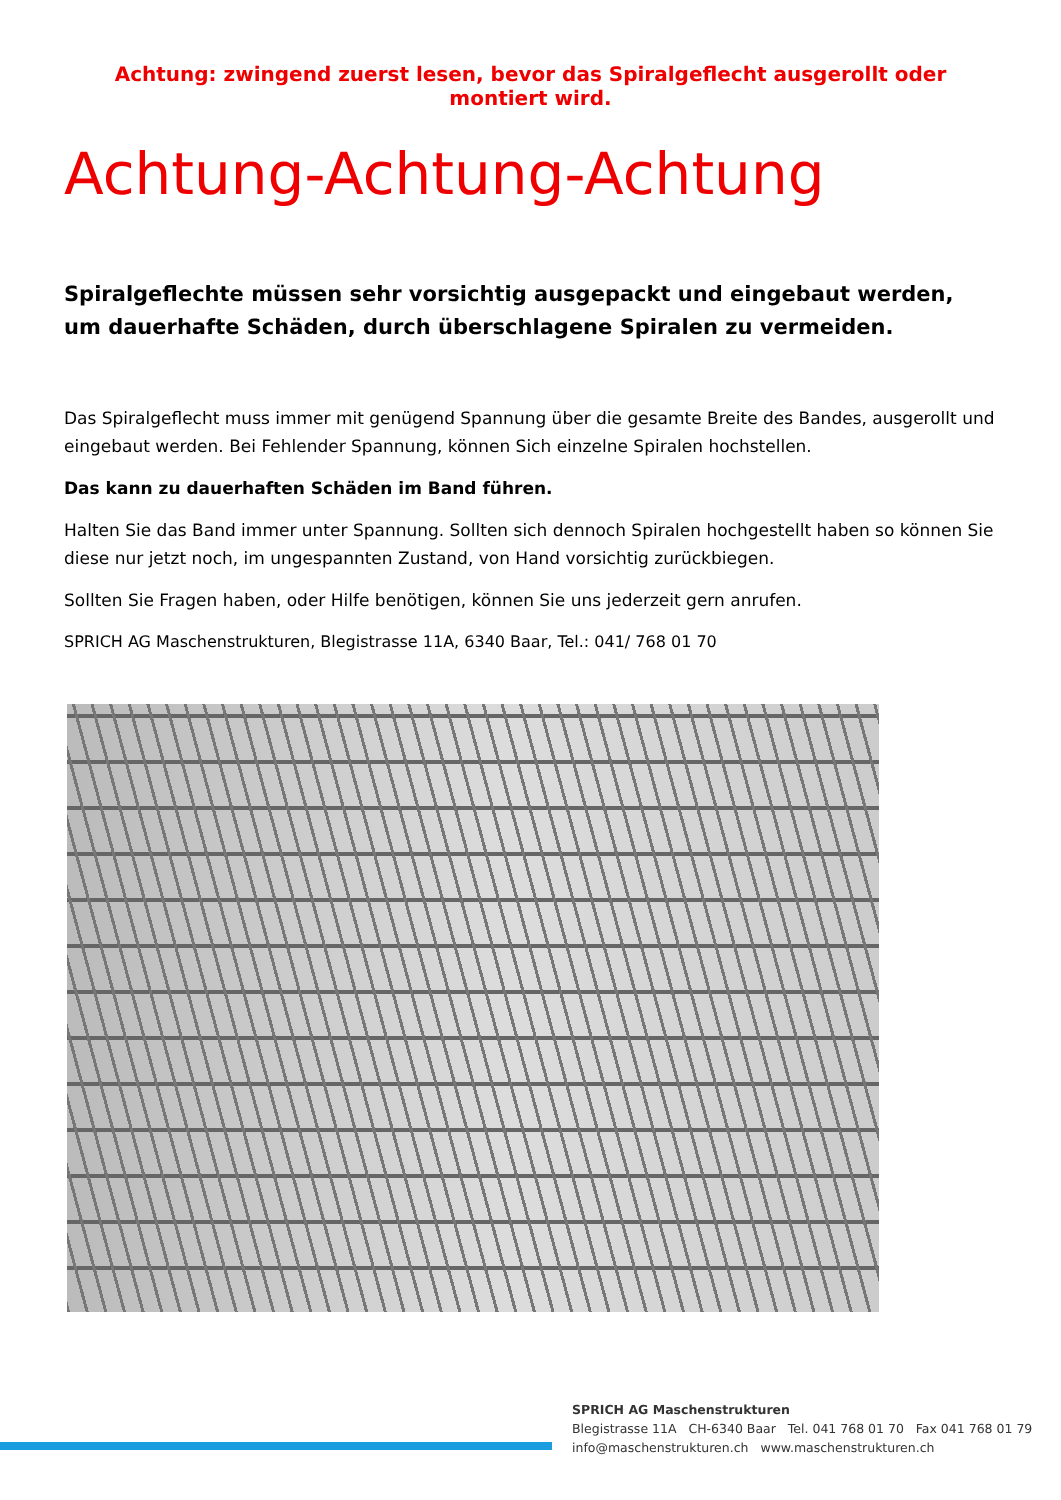Achtung: zwingend zuerst lesen, bevor das Spiralgeflecht ausgerollt oder montiert wird.
Achtung-Achtung-Achtung
Spiralgeflechte müssen sehr vorsichtig ausgepackt und eingebaut werden, um dauerhafte Schäden, durch überschlagene Spiralen zu vermeiden.
Das Spiralgeflecht muss immer mit genügend Spannung über die gesamte Breite des Bandes, ausgerollt und eingebaut werden. Bei Fehlender Spannung, können Sich einzelne Spiralen hochstellen.
Das kann zu dauerhaften Schäden im Band führen.
Halten Sie das Band immer unter Spannung. Sollten sich dennoch Spiralen hochgestellt haben so können Sie diese nur jetzt noch, im ungespannten Zustand, von Hand vorsichtig zurückbiegen.
Sollten Sie Fragen haben, oder Hilfe benötigen, können Sie uns jederzeit gern anrufen.
SPRICH AG Maschenstrukturen, Blegistrasse 11A, 6340 Baar, Tel.: 041/ 768 01 70
SPRICH AG Maschenstrukturen
Blegistrasse 11A CH-6340 Baar Tel. 041 768 01 70 Fax 041 768 01 79
info@maschenstrukturen.ch www.maschenstrukturen.ch